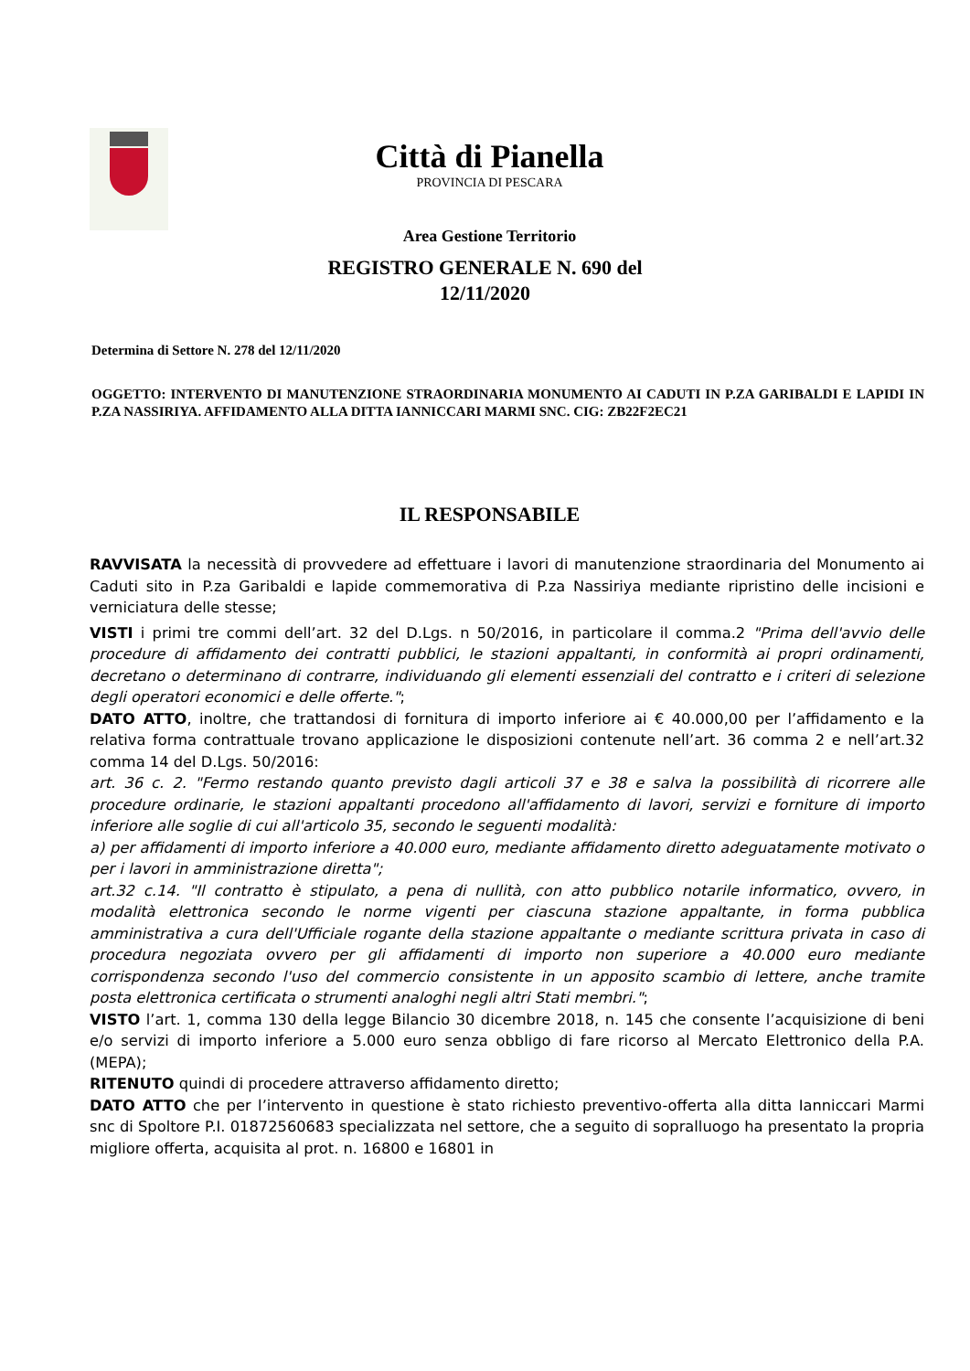Città di Pianella
PROVINCIA DI PESCARA
Area Gestione Territorio
REGISTRO GENERALE N. 690 del
12/11/2020
Determina di Settore N. 278 del 12/11/2020
OGGETTO: INTERVENTO DI MANUTENZIONE STRAORDINARIA MONUMENTO AI CADUTI IN P.ZA GARIBALDI E LAPIDI IN P.ZA NASSIRIYA. AFFIDAMENTO ALLA DITTA IANNICCARI MARMI SNC. CIG: ZB22F2EC21
IL RESPONSABILE
RAVVISATA la necessità di provvedere ad effettuare i lavori di manutenzione straordinaria del Monumento ai Caduti sito in P.za Garibaldi e lapide commemorativa di P.za Nassiriya mediante ripristino delle incisioni e verniciatura delle stesse;
VISTI i primi tre commi dell’art. 32 del D.Lgs. n 50/2016, in particolare il comma.2 "Prima dell'avvio delle procedure di affidamento dei contratti pubblici, le stazioni appaltanti, in conformità ai propri ordinamenti, decretano o determinano di contrarre, individuando gli elementi essenziali del contratto e i criteri di selezione degli operatori economici e delle offerte.";
DATO ATTO, inoltre, che trattandosi di fornitura di importo inferiore ai € 40.000,00 per l’affidamento e la relativa forma contrattuale trovano applicazione le disposizioni contenute nell’art. 36 comma 2 e nell’art.32 comma 14 del D.Lgs. 50/2016:
art. 36 c. 2. "Fermo restando quanto previsto dagli articoli 37 e 38 e salva la possibilità di ricorrere alle procedure ordinarie, le stazioni appaltanti procedono all'affidamento di lavori, servizi e forniture di importo inferiore alle soglie di cui all'articolo 35, secondo le seguenti modalità:
a) per affidamenti di importo inferiore a 40.000 euro, mediante affidamento diretto adeguatamente motivato o per i lavori in amministrazione diretta";
art.32 c.14. "Il contratto è stipulato, a pena di nullità, con atto pubblico notarile informatico, ovvero, in modalità elettronica secondo le norme vigenti per ciascuna stazione appaltante, in forma pubblica amministrativa a cura dell'Ufficiale rogante della stazione appaltante o mediante scrittura privata in caso di procedura negoziata ovvero per gli affidamenti di importo non superiore a 40.000 euro mediante corrispondenza secondo l'uso del commercio consistente in un apposito scambio di lettere, anche tramite posta elettronica certificata o strumenti analoghi negli altri Stati membri.";
VISTO l’art. 1, comma 130 della legge Bilancio 30 dicembre 2018, n. 145 che consente l’acquisizione di beni e/o servizi di importo inferiore a 5.000 euro senza obbligo di fare ricorso al Mercato Elettronico della P.A.(MEPA);
RITENUTO quindi di procedere attraverso affidamento diretto;
DATO ATTO che per l’intervento in questione è stato richiesto preventivo-offerta alla ditta Ianniccari Marmi snc di Spoltore P.I. 01872560683 specializzata nel settore, che a seguito di sopralluogo ha presentato la propria migliore offerta, acquisita al prot. n. 16800 e 16801 in